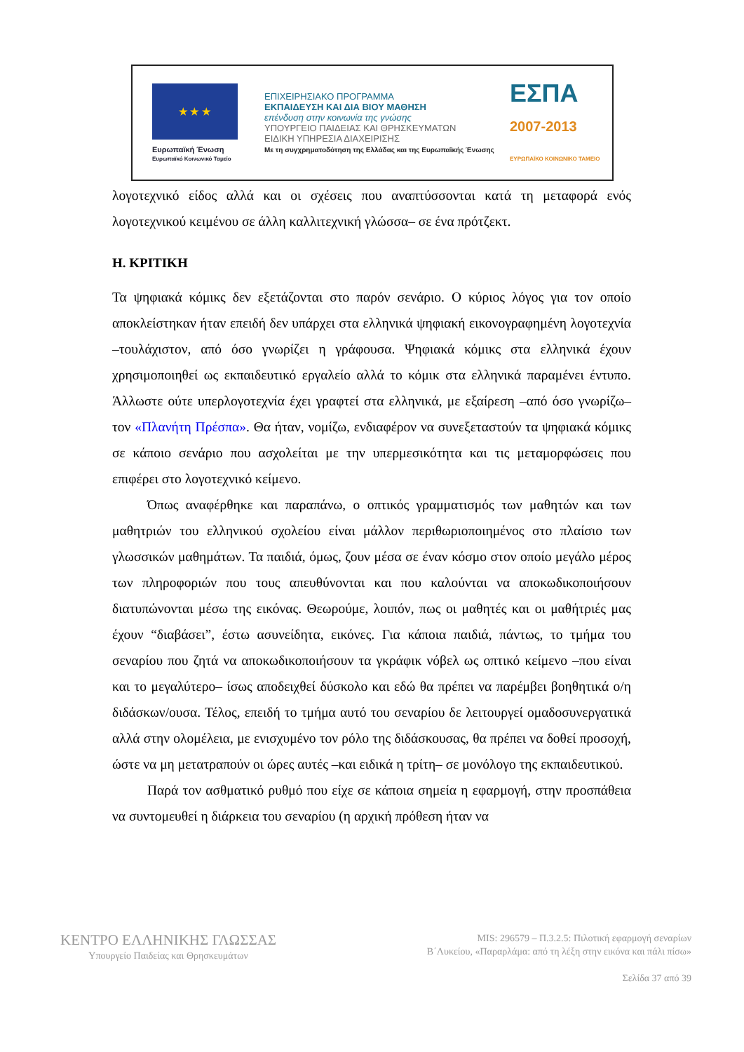★ ★ ★
Ευρωπαϊκή Ένωση
Ευρωπαϊκό Κοινωνικό Ταμείο
ΕΠΙΧΕΙΡΗΣΙΑΚΟ ΠΡΟΓΡΑΜΜΑ
ΕΚΠΑΙΔΕΥΣΗ ΚΑΙ ΔΙΑ ΒΙΟΥ ΜΑΘΗΣΗ
επένδυση στην κοινωνία της γνώσης
ΥΠΟΥΡΓΕΙΟ ΠΑΙΔΕΙΑΣ ΚΑΙ ΘΡΗΣΚΕΥΜΑΤΩΝ
ΕΙΔΙΚΗ ΥΠΗΡΕΣΙΑ ΔΙΑΧΕΙΡΙΣΗΣ
Με τη συγχρηματοδότηση της Ελλάδας και της Ευρωπαϊκής Ένωσης
ΕΣΠΑ
2007-2013
ΕΥΡΩΠΑΪΚΟ ΚΟΙΝΩΝΙΚΟ ΤΑΜΕΙΟ
λογοτεχνικό είδος αλλά και οι σχέσεις που αναπτύσσονται κατά τη μεταφορά ενός λογοτεχνικού κειμένου σε άλλη καλλιτεχνική γλώσσα– σε ένα πρότζεκτ.
Η. ΚΡΙΤΙΚΗ
Τα ψηφιακά κόμικς δεν εξετάζονται στο παρόν σενάριο. Ο κύριος λόγος για τον οποίο αποκλείστηκαν ήταν επειδή δεν υπάρχει στα ελληνικά ψηφιακή εικονογραφημένη λογοτεχνία –τουλάχιστον, από όσο γνωρίζει η γράφουσα. Ψηφιακά κόμικς στα ελληνικά έχουν χρησιμοποιηθεί ως εκπαιδευτικό εργαλείο αλλά το κόμικ στα ελληνικά παραμένει έντυπο. Άλλωστε ούτε υπερλογοτεχνία έχει γραφτεί στα ελληνικά, με εξαίρεση –από όσο γνωρίζω– τον «Πλανήτη Πρέσπα». Θα ήταν, νομίζω, ενδιαφέρον να συνεξεταστούν τα ψηφιακά κόμικς σε κάποιο σενάριο που ασχολείται με την υπερμεσικότητα και τις μεταμορφώσεις που επιφέρει στο λογοτεχνικό κείμενο.
Όπως αναφέρθηκε και παραπάνω, ο οπτικός γραμματισμός των μαθητών και των μαθητριών του ελληνικού σχολείου είναι μάλλον περιθωριοποιημένος στο πλαίσιο των γλωσσικών μαθημάτων. Τα παιδιά, όμως, ζουν μέσα σε έναν κόσμο στον οποίο μεγάλο μέρος των πληροφοριών που τους απευθύνονται και που καλούνται να αποκωδικοποιήσουν διατυπώνονται μέσω της εικόνας. Θεωρούμε, λοιπόν, πως οι μαθητές και οι μαθήτριές μας έχουν “διαβάσει”, έστω ασυνείδητα, εικόνες. Για κάποια παιδιά, πάντως, το τμήμα του σεναρίου που ζητά να αποκωδικοποιήσουν τα γκράφικ νόβελ ως οπτικό κείμενο –που είναι και το μεγαλύτερο– ίσως αποδειχθεί δύσκολο και εδώ θα πρέπει να παρέμβει βοηθητικά ο/η διδάσκων/ουσα. Τέλος, επειδή το τμήμα αυτό του σεναρίου δε λειτουργεί ομαδοσυνεργατικά αλλά στην ολομέλεια, με ενισχυμένο τον ρόλο της διδάσκουσας, θα πρέπει να δοθεί προσοχή, ώστε να μη μετατραπούν οι ώρες αυτές –και ειδικά η τρίτη– σε μονόλογο της εκπαιδευτικού.
Παρά τον ασθματικό ρυθμό που είχε σε κάποια σημεία η εφαρμογή, στην προσπάθεια να συντομευθεί η διάρκεια του σεναρίου (η αρχική πρόθεση ήταν να
ΚΕΝΤΡΟ ΕΛΛΗΝΙΚΗΣ ΓΛΩΣΣΑΣ
Υπουργείο Παιδείας και Θρησκευμάτων
MIS: 296579 – Π.3.2.5: Πιλοτική εφαρμογή σεναρίων
Β΄Λυκείου, «Παραρλάμα: από τη λέξη στην εικόνα και πάλι πίσω»
Σελίδα 37 από 39